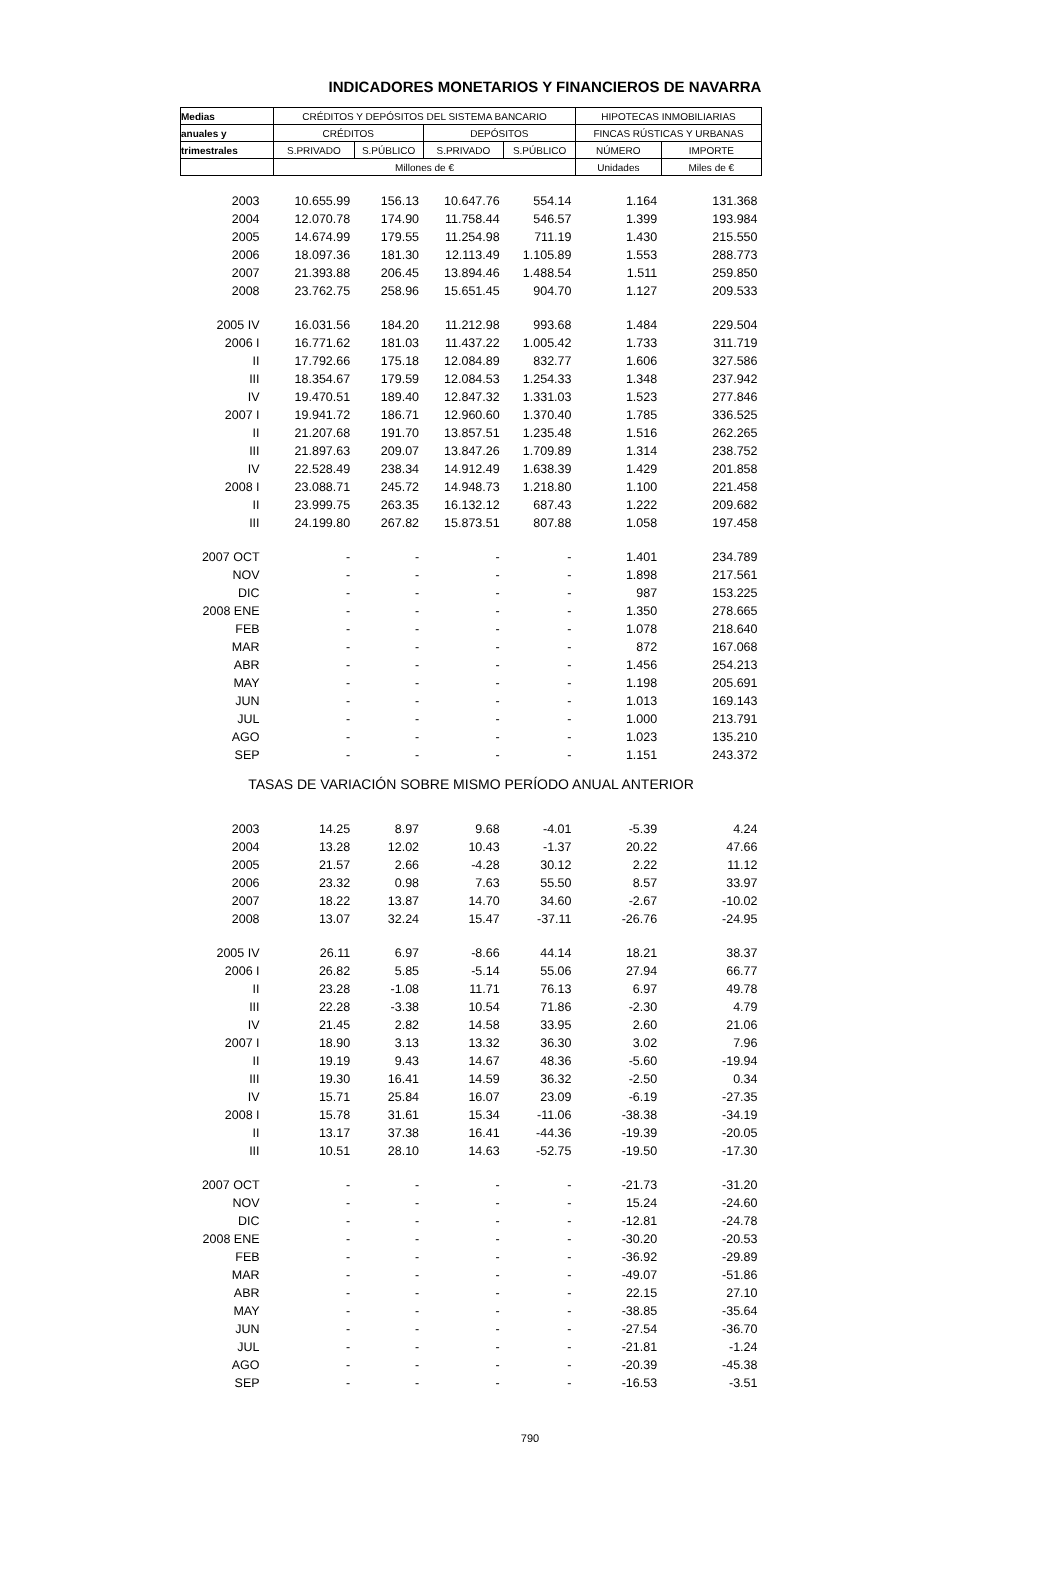INDICADORES MONETARIOS Y FINANCIEROS DE NAVARRA
| Medias | CRÉDITOS Y DEPÓSITOS DEL SISTEMA BANCARIO | | | | HIPOTECAS INMOBILIARIAS | |
| anuales y | CRÉDITOS | | DEPÓSITOS | | FINCAS RÚSTICAS Y URBANAS | |
| trimestrales | S.PRIVADO | S.PÚBLICO | S.PRIVADO | S.PÚBLICO | NÚMERO | IMPORTE |
| | Millones de € | | | | Unidades | Miles de € |
| 2003 | 10.655.99 | 156.13 | 10.647.76 | 554.14 | 1.164 | 131.368 |
| 2004 | 12.070.78 | 174.90 | 11.758.44 | 546.57 | 1.399 | 193.984 |
| 2005 | 14.674.99 | 179.55 | 11.254.98 | 711.19 | 1.430 | 215.550 |
| 2006 | 18.097.36 | 181.30 | 12.113.49 | 1.105.89 | 1.553 | 288.773 |
| 2007 | 21.393.88 | 206.45 | 13.894.46 | 1.488.54 | 1.511 | 259.850 |
| 2008 | 23.762.75 | 258.96 | 15.651.45 | 904.70 | 1.127 | 209.533 |
| 2005 IV | 16.031.56 | 184.20 | 11.212.98 | 993.68 | 1.484 | 229.504 |
| 2006 I | 16.771.62 | 181.03 | 11.437.22 | 1.005.42 | 1.733 | 311.719 |
| II | 17.792.66 | 175.18 | 12.084.89 | 832.77 | 1.606 | 327.586 |
| III | 18.354.67 | 179.59 | 12.084.53 | 1.254.33 | 1.348 | 237.942 |
| IV | 19.470.51 | 189.40 | 12.847.32 | 1.331.03 | 1.523 | 277.846 |
| 2007 I | 19.941.72 | 186.71 | 12.960.60 | 1.370.40 | 1.785 | 336.525 |
| II | 21.207.68 | 191.70 | 13.857.51 | 1.235.48 | 1.516 | 262.265 |
| III | 21.897.63 | 209.07 | 13.847.26 | 1.709.89 | 1.314 | 238.752 |
| IV | 22.528.49 | 238.34 | 14.912.49 | 1.638.39 | 1.429 | 201.858 |
| 2008 I | 23.088.71 | 245.72 | 14.948.73 | 1.218.80 | 1.100 | 221.458 |
| II | 23.999.75 | 263.35 | 16.132.12 | 687.43 | 1.222 | 209.682 |
| III | 24.199.80 | 267.82 | 15.873.51 | 807.88 | 1.058 | 197.458 |
| 2007 OCT | - | - | - | - | 1.401 | 234.789 |
| NOV | - | - | - | - | 1.898 | 217.561 |
| DIC | - | - | - | - | 987 | 153.225 |
| 2008 ENE | - | - | - | - | 1.350 | 278.665 |
| FEB | - | - | - | - | 1.078 | 218.640 |
| MAR | - | - | - | - | 872 | 167.068 |
| ABR | - | - | - | - | 1.456 | 254.213 |
| MAY | - | - | - | - | 1.198 | 205.691 |
| JUN | - | - | - | - | 1.013 | 169.143 |
| JUL | - | - | - | - | 1.000 | 213.791 |
| AGO | - | - | - | - | 1.023 | 135.210 |
| SEP | - | - | - | - | 1.151 | 243.372 |
| TASAS DE VARIACIÓN SOBRE MISMO PERÍODO ANUAL ANTERIOR | | | | | | |
| 2003 | 14.25 | 8.97 | 9.68 | -4.01 | -5.39 | 4.24 |
| 2004 | 13.28 | 12.02 | 10.43 | -1.37 | 20.22 | 47.66 |
| 2005 | 21.57 | 2.66 | -4.28 | 30.12 | 2.22 | 11.12 |
| 2006 | 23.32 | 0.98 | 7.63 | 55.50 | 8.57 | 33.97 |
| 2007 | 18.22 | 13.87 | 14.70 | 34.60 | -2.67 | -10.02 |
| 2008 | 13.07 | 32.24 | 15.47 | -37.11 | -26.76 | -24.95 |
| 2005 IV | 26.11 | 6.97 | -8.66 | 44.14 | 18.21 | 38.37 |
| 2006 I | 26.82 | 5.85 | -5.14 | 55.06 | 27.94 | 66.77 |
| II | 23.28 | -1.08 | 11.71 | 76.13 | 6.97 | 49.78 |
| III | 22.28 | -3.38 | 10.54 | 71.86 | -2.30 | 4.79 |
| IV | 21.45 | 2.82 | 14.58 | 33.95 | 2.60 | 21.06 |
| 2007 I | 18.90 | 3.13 | 13.32 | 36.30 | 3.02 | 7.96 |
| II | 19.19 | 9.43 | 14.67 | 48.36 | -5.60 | -19.94 |
| III | 19.30 | 16.41 | 14.59 | 36.32 | -2.50 | 0.34 |
| IV | 15.71 | 25.84 | 16.07 | 23.09 | -6.19 | -27.35 |
| 2008 I | 15.78 | 31.61 | 15.34 | -11.06 | -38.38 | -34.19 |
| II | 13.17 | 37.38 | 16.41 | -44.36 | -19.39 | -20.05 |
| III | 10.51 | 28.10 | 14.63 | -52.75 | -19.50 | -17.30 |
| 2007 OCT | - | - | - | - | -21.73 | -31.20 |
| NOV | - | - | - | - | 15.24 | -24.60 |
| DIC | - | - | - | - | -12.81 | -24.78 |
| 2008 ENE | - | - | - | - | -30.20 | -20.53 |
| FEB | - | - | - | - | -36.92 | -29.89 |
| MAR | - | - | - | - | -49.07 | -51.86 |
| ABR | - | - | - | - | 22.15 | 27.10 |
| MAY | - | - | - | - | -38.85 | -35.64 |
| JUN | - | - | - | - | -27.54 | -36.70 |
| JUL | - | - | - | - | -21.81 | -1.24 |
| AGO | - | - | - | - | -20.39 | -45.38 |
| SEP | - | - | - | - | -16.53 | -3.51 |
790